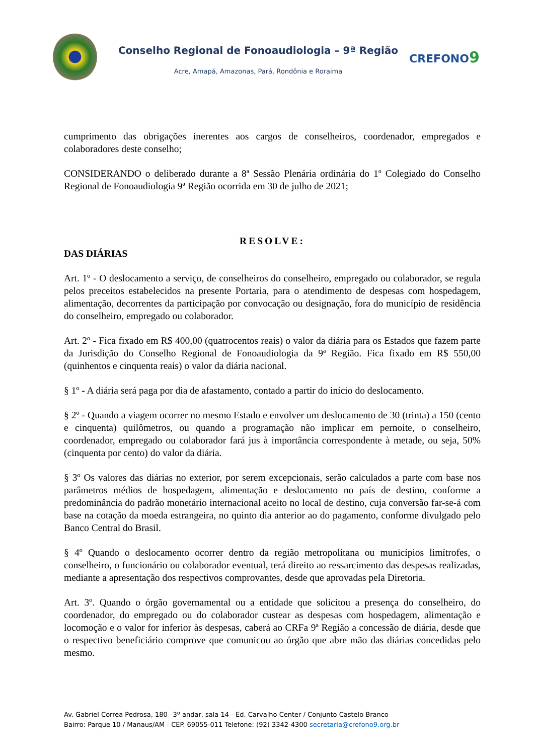Conselho Regional de Fonoaudiologia – 9ª Região
Acre, Amapá, Amazonas, Pará, Rondônia e Roraima
CREFONO9
cumprimento das obrigações inerentes aos cargos de conselheiros, coordenador, empregados e colaboradores deste conselho;
CONSIDERANDO o deliberado durante a 8ª Sessão Plenária ordinária do 1º Colegiado do Conselho Regional de Fonoaudiologia 9ª Região ocorrida em 30 de julho de 2021;
RESOLVE:
DAS DIÁRIAS
Art. 1º - O deslocamento a serviço, de conselheiros do conselheiro, empregado ou colaborador, se regula pelos preceitos estabelecidos na presente Portaria, para o atendimento de despesas com hospedagem, alimentação, decorrentes da participação por convocação ou designação, fora do município de residência do conselheiro, empregado ou colaborador.
Art. 2º - Fica fixado em R$ 400,00 (quatrocentos reais) o valor da diária para os Estados que fazem parte da Jurisdição do Conselho Regional de Fonoaudiologia da 9ª Região. Fica fixado em R$ 550,00 (quinhentos e cinquenta reais) o valor da diária nacional.
§ 1º - A diária será paga por dia de afastamento, contado a partir do início do deslocamento.
§ 2º - Quando a viagem ocorrer no mesmo Estado e envolver um deslocamento de 30 (trinta) a 150 (cento e cinquenta) quilômetros, ou quando a programação não implicar em pernoite, o conselheiro, coordenador, empregado ou colaborador fará jus à importância correspondente à metade, ou seja, 50% (cinquenta por cento) do valor da diária.
§ 3º Os valores das diárias no exterior, por serem excepcionais, serão calculados a parte com base nos parâmetros médios de hospedagem, alimentação e deslocamento no país de destino, conforme a predominância do padrão monetário internacional aceito no local de destino, cuja conversão far-se-á com base na cotação da moeda estrangeira, no quinto dia anterior ao do pagamento, conforme divulgado pelo Banco Central do Brasil.
§ 4º Quando o deslocamento ocorrer dentro da região metropolitana ou municípios limítrofes, o conselheiro, o funcionário ou colaborador eventual, terá direito ao ressarcimento das despesas realizadas, mediante a apresentação dos respectivos comprovantes, desde que aprovadas pela Diretoria.
Art. 3º. Quando o órgão governamental ou a entidade que solicitou a presença do conselheiro, do coordenador, do empregado ou do colaborador custear as despesas com hospedagem, alimentação e locomoção e o valor for inferior às despesas, caberá ao CRFa 9ª Região a concessão de diária, desde que o respectivo beneficiário comprove que comunicou ao órgão que abre mão das diárias concedidas pelo mesmo.
Av. Gabriel Correa Pedrosa, 180 –3º andar, sala 14 - Ed. Carvalho Center / Conjunto Castelo Branco
Bairro: Parque 10 / Manaus/AM - CEP. 69055-011 Telefone: (92) 3342-4300 secretaria@crefono9.org.br